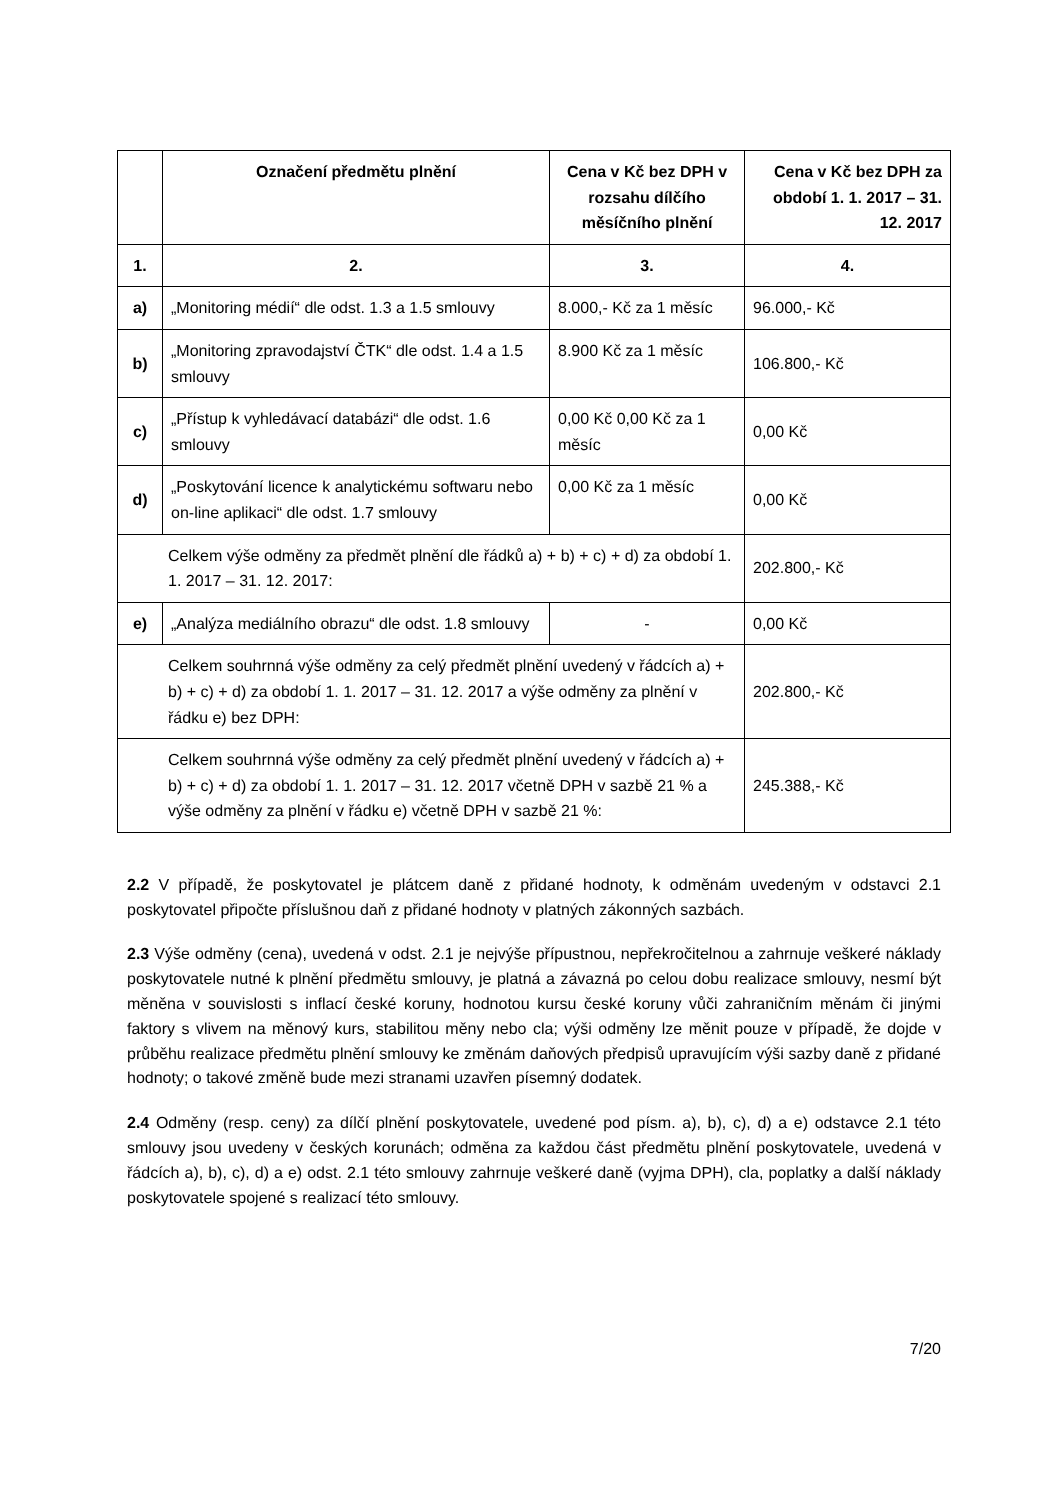| | Označení předmětu plnění | Cena v Kč bez DPH v rozsahu dílčího měsíčního plnění | Cena v Kč bez DPH za období 1. 1. 2017 – 31. 12. 2017 |
| --- | --- | --- | --- |
| 1. | 2. | 3. | 4. |
| a) | „Monitoring médií“ dle odst. 1.3 a 1.5 smlouvy | 8.000,- Kč za 1 měsíc | 96.000,- Kč |
| b) | „Monitoring zpravodajství ČTK“ dle odst. 1.4 a 1.5 smlouvy | 8.900 Kč za 1 měsíc | 106.800,- Kč |
| c) | „Přístup k vyhledávací databázi“ dle odst. 1.6 smlouvy | 0,00 Kč 0,00 Kč za 1 měsíc | 0,00 Kč |
| d) | „Poskytování licence k analytickému softwaru nebo on-line aplikaci“ dle odst. 1.7 smlouvy | 0,00 Kč za 1 měsíc | 0,00 Kč |
| Celkem výše odměny za předmět plnění dle řádků a) + b) + c) + d) za období 1. 1. 2017 – 31. 12. 2017: | | | 202.800,- Kč |
| e) | „Analýza mediálního obrazu“ dle odst. 1.8 smlouvy | - | 0,00 Kč |
| Celkem souhrnná výše odměny za celý předmět plnění uvedený v řádcích a) + b) + c) + d) za období 1. 1. 2017 – 31. 12. 2017 a výše odměny za plnění v řádku e) bez DPH: | | | 202.800,- Kč |
| Celkem souhrnná výše odměny za celý předmět plnění uvedený v řádcích a) + b) + c) + d) za období 1. 1. 2017 – 31. 12. 2017 včetně DPH v sazbě 21 % a výše odměny za plnění v řádku e) včetně DPH v sazbě 21 %: | | | 245.388,- Kč |
2.2 V případě, že poskytovatel je plátcem daně z přidané hodnoty, k odměnám uvedeným v odstavci 2.1 poskytovatel připočte příslušnou daň z přidané hodnoty v platných zákonných sazbách.
2.3 Výše odměny (cena), uvedená v odst. 2.1 je nejvýše přípustnou, nepřekročitelnou a zahrnuje veškeré náklady poskytovatele nutné k plnění předmětu smlouvy, je platná a závazná po celou dobu realizace smlouvy, nesmí být měněna v souvislosti s inflací české koruny, hodnotou kursu české koruny vůči zahraničním měnám či jinými faktory s vlivem na měnový kurs, stabilitou měny nebo cla; výši odměny lze měnit pouze v případě, že dojde v průběhu realizace předmětu plnění smlouvy ke změnám daňových předpisů upravujícím výši sazby daně z přidané hodnoty; o takové změně bude mezi stranami uzavřen písemný dodatek.
2.4 Odměny (resp. ceny) za dílčí plnění poskytovatele, uvedené pod písm. a), b), c), d) a e) odstavce 2.1 této smlouvy jsou uvedeny v českých korunách; odměna za každou část předmětu plnění poskytovatele, uvedená v řádcích a), b), c), d) a e) odst. 2.1 této smlouvy zahrnuje veškeré daně (vyjma DPH), cla, poplatky a další náklady poskytovatele spojené s realizací této smlouvy.
7/20